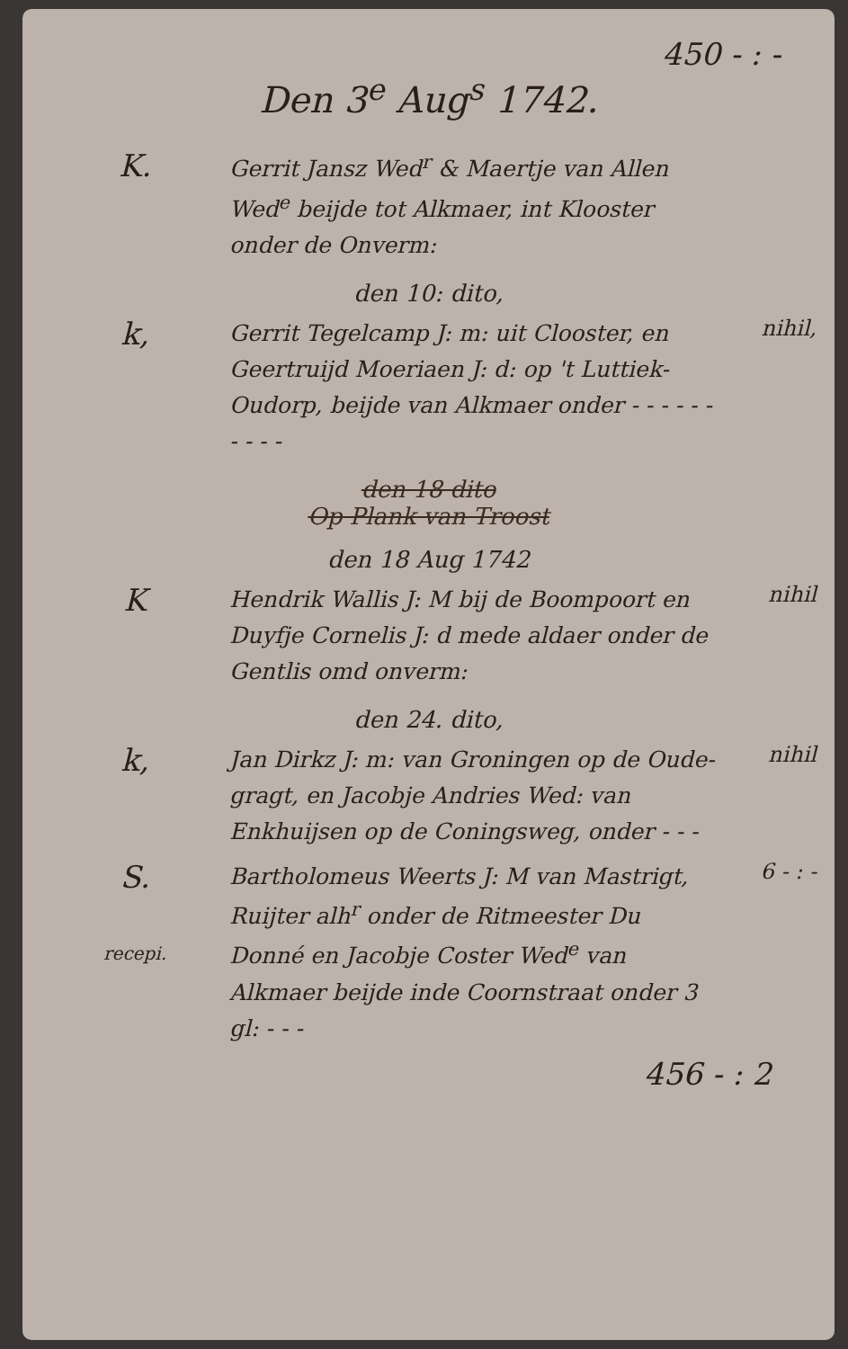450 - : -
Den 3<sup>e</sup> Aug<sup>s</sup> 1742.
K.
Gerrit Jansz Wed<sup>r</sup> & Maertje van Allen Wed<sup>e</sup> beijde tot Alkmaer, int Klooster onder de Onverm:
den 10: dito,
k,
Gerrit Tegelcamp J: m: uit Clooster, en Geertruijd Moeriaen J: d: op 't Luttiek-Oudorp, beijde van Alkmaer onder - - - - - - - - - -
nihil,
den 18 dito
Op Plank van Troost
den 18 Aug 1742
K
Hendrik Wallis J: M bij de Boompoort en Duyfje Cornelis J: d mede aldaer onder de Gentlis omd onverm:
nihil
den 24. dito,
k,
Jan Dirkz J: m: van Groningen op de Oude-gragt, en Jacobje Andries Wed: van Enkhuijsen op de Coningsweg, onder - - -
nihil
S.
recepi.
Bartholomeus Weerts J: M van Mastrigt, Ruijter alh<sup>r</sup> onder de Ritmeester Du Donné en Jacobje Coster Wed<sup>e</sup> van Alkmaer beijde inde Coornstraat onder 3 gl: - - -
6 - : -
456 - : 2